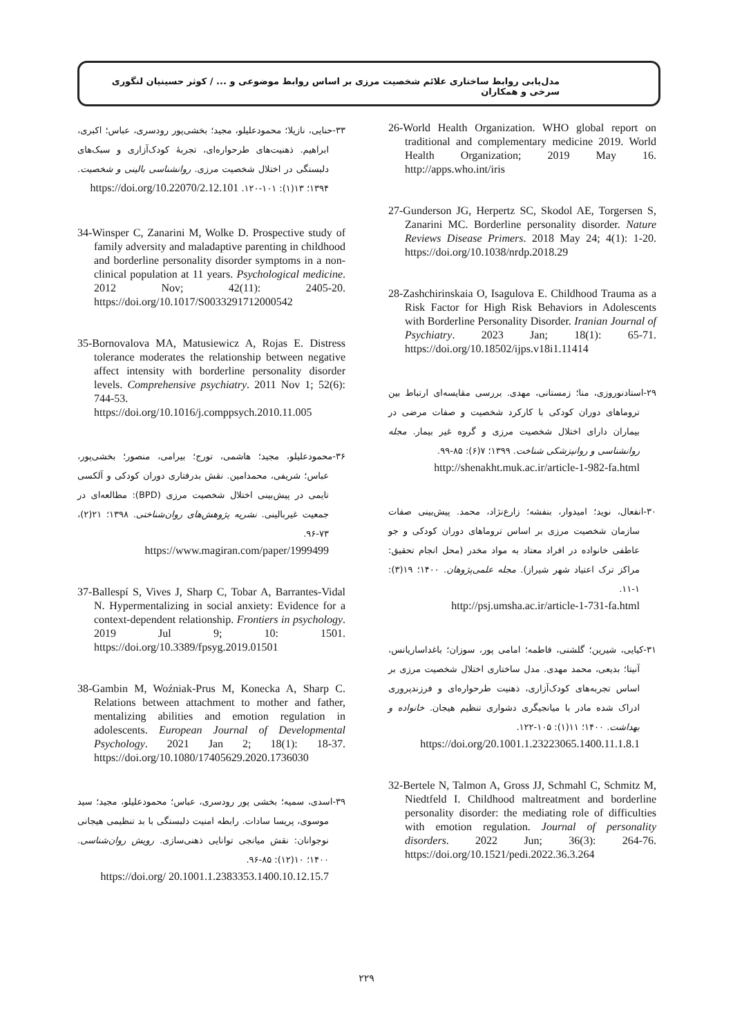مدل‌یابی روابط ساختاری علائم شخصیت مرزی بر اساس روابط موضوعی و ... / کوثر حسینیان لنگوری سرخی و همکاران
26-World Health Organization. WHO global report on traditional and complementary medicine 2019. World Health Organization; 2019 May 16. http://apps.who.int/iris
27-Gunderson JG, Herpertz SC, Skodol AE, Torgersen S, Zanarini MC. Borderline personality disorder. Nature Reviews Disease Primers. 2018 May 24; 4(1): 1-20. https://doi.org/10.1038/nrdp.2018.29
28-Zashchirinskaia O, Isagulova E. Childhood Trauma as a Risk Factor for High Risk Behaviors in Adolescents with Borderline Personality Disorder. Iranian Journal of Psychiatry. 2023 Jan; 18(1): 65-71. https://doi.org/10.18502/ijps.v18i1.11414
۲۹-استادنوروزی، منا؛ زمستانی، مهدی. بررسی مقایسه‌ای ارتباط بین ترو‌ماهای دوران کودکی با کارکرد شخصیت و صفات مرضی در بیماران دارای اختلال شخصیت مرزی و گروه غیر بیمار. مجله روانشناسی و روانپزشکی شناخت. ۱۳۹۹؛ ۷(۶): ۸۵-۹۹.
http://shenakht.muk.ac.ir/article-1-982-fa.html
۳۰-انفعال، نوید؛ امیدوار، بنفشه؛ زارع‌نژاد، محمد. پیش‌بینی صفات سازمان شخصیت مرزی بر اساس تروماهای دوران کودکی و جو عاطفی خانواده در افراد معتاد به مواد مخدر (محل انجام تحقیق: مراکز ترک اعتیاد شهر شیراز). مجله علمی‌پژوهان. ۱۴۰۰؛ ۱۹(۳): ۱-۱۱.
http://psj.umsha.ac.ir/article-1-731-fa.html
۳۱-کیایی، شیرین؛ گلشنی، فاطمه؛ امامی پور، سوزان؛ باغداساریانس، آنیتا؛ بدیعی، محمد مهدی. مدل ساختاری اختلال شخصیت مرزی بر اساس تجربه‌های کودک‌آزاری، ذهنیت طرحواره‌ای و فرزندپروری ادراک شده مادر با میانجیگری دشواری تنظیم هیجان. خانواده و بهداشت. ۱۴۰۰؛ ۱۱(۱): ۱۰۵-۱۲۲.
https://doi.org/20.1001.1.23223065.1400.11.1.8.1
32-Bertele N, Talmon A, Gross JJ, Schmahl C, Schmitz M, Niedtfeld I. Childhood maltreatment and borderline personality disorder: the mediating role of difficulties with emotion regulation. Journal of personality disorders. 2022 Jun; 36(3): 264-76. https://doi.org/10.1521/pedi.2022.36.3.264
۳۳-حنایی، نازیلا؛ محمودعلیلو، مجید؛ بخشی‌پور رودسری، عباس؛ اکبری، ابراهیم. ذهنیت‌های طرحواره‌ای، تجربهٔ کودک‌آزاری و سبک‌های دلبستگی در اختلال شخصیت مرزی. روانشناسی بالینی و شخصیت. ۱۳۹۴؛ ۱۳(۱): ۱۰۱-۱۲۰. https://doi.org/10.22070/2.12.101
34-Winsper C, Zanarini M, Wolke D. Prospective study of family adversity and maladaptive parenting in childhood and borderline personality disorder symptoms in a non-clinical population at 11 years. Psychological medicine. 2012 Nov; 42(11): 2405-20. https://doi.org/10.1017/S0033291712000542
35-Bornovalova MA, Matusiewicz A, Rojas E. Distress tolerance moderates the relationship between negative affect intensity with borderline personality disorder levels. Comprehensive psychiatry. 2011 Nov 1; 52(6): 744-53. https://doi.org/10.1016/j.comppsych.2010.11.005
۳۶-محمودعلیلو، مجید؛ هاشمی، تورج؛ بیرامی، منصور؛ بخشی‌پور، عباس؛ شریفی، محمدامین. نقش بدرفتاری دوران کودکی و آلکسی تایمی در پیش‌بینی اختلال شخصیت مرزی (BPD): مطالعه‌ای در جمعیت غیربالینی. نشریه پژوهش‌های روان‌شناختی. ۱۳۹۸؛ ۲۱(۲)، ۷۳-۹۶.
https://www.magiran.com/paper/1999499
37-Ballespí S, Vives J, Sharp C, Tobar A, Barrantes-Vidal N. Hypermentalizing in social anxiety: Evidence for a context-dependent relationship. Frontiers in psychology. 2019 Jul 9; 10: 1501. https://doi.org/10.3389/fpsyg.2019.01501
38-Gambin M, Woźniak-Prus M, Konecka A, Sharp C. Relations between attachment to mother and father, mentalizing abilities and emotion regulation in adolescents. European Journal of Developmental Psychology. 2021 Jan 2; 18(1): 18-37. https://doi.org/10.1080/17405629.2020.1736030
۳۹-اسدی، سمیه؛ بخشی پور رودسری، عباس؛ محمودعلیلو، مجید؛ سید موسوی، پریسا سادات. رابطه امنیت دلبستگی با بد تنظیمی هیجانی نوجوانان: نقش میانجی توانایی ذهنی‌سازی. رویش روان‌شناسی. ۱۴۰۰؛ ۱۰(۱۲): ۸۵-۹۶.
https://doi.org/ 20.1001.1.2383353.1400.10.12.15.7
۲۲۹